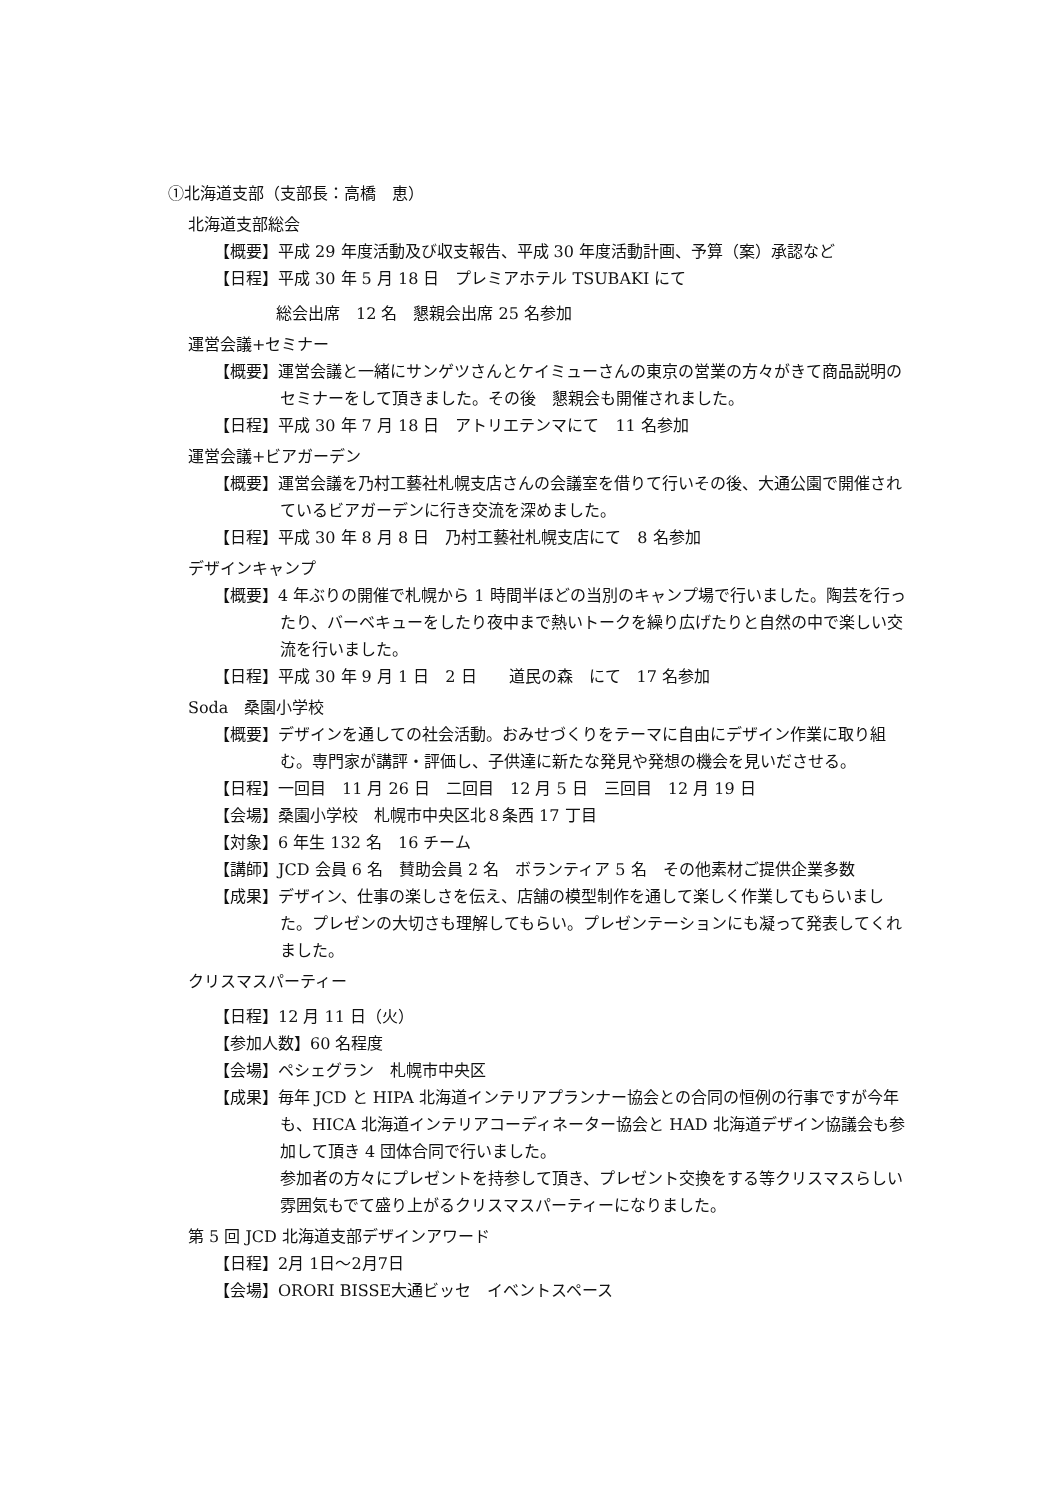①北海道支部（支部長：高橋　恵）
北海道支部総会
【概要】平成 29 年度活動及び収支報告、平成 30 年度活動計画、予算（案）承認など
【日程】平成 30 年 5 月 18 日　プレミアホテル TSUBAKI にて
総会出席　12 名　懇親会出席 25 名参加
運営会議+セミナー
【概要】運営会議と一緒にサンゲツさんとケイミューさんの東京の営業の方々がきて商品説明のセミナーをして頂きました。その後　懇親会も開催されました。
【日程】平成 30 年 7 月 18 日　アトリエテンマにて　11 名参加
運営会議+ビアガーデン
【概要】運営会議を乃村工藝社札幌支店さんの会議室を借りて行いその後、大通公園で開催されているビアガーデンに行き交流を深めました。
【日程】平成 30 年 8 月 8 日　乃村工藝社札幌支店にて　8 名参加
デザインキャンプ
【概要】4 年ぶりの開催で札幌から 1 時間半ほどの当別のキャンプ場で行いました。陶芸を行ったり、バーベキューをしたり夜中まで熱いトークを繰り広げたりと自然の中で楽しい交流を行いました。
【日程】平成 30 年 9 月 1 日　2 日　　道民の森　にて　17 名参加
Soda　桑園小学校
【概要】デザインを通しての社会活動。おみせづくりをテーマに自由にデザイン作業に取り組む。専門家が講評・評価し、子供達に新たな発見や発想の機会を見いださせる。
【日程】一回目　11 月 26 日　二回目　12 月 5 日　三回目　12 月 19 日
【会場】桑園小学校　札幌市中央区北８条西 17 丁目
【対象】6 年生 132 名　16 チーム
【講師】JCD 会員 6 名　賛助会員 2 名　ボランティア 5 名　その他素材ご提供企業多数
【成果】デザイン、仕事の楽しさを伝え、店舗の模型制作を通して楽しく作業してもらいました。プレゼンの大切さも理解してもらい。プレゼンテーションにも凝って発表してくれました。
クリスマスパーティー
【日程】12 月 11 日（火）
【参加人数】60 名程度
【会場】ペシェグラン　札幌市中央区
【成果】毎年 JCD と HIPA 北海道インテリアプランナー協会との合同の恒例の行事ですが今年も、HICA 北海道インテリアコーディネーター協会と HAD 北海道デザイン協議会も参加して頂き 4 団体合同で行いました。
参加者の方々にプレゼントを持参して頂き、プレゼント交換をする等クリスマスらしい雰囲気もでて盛り上がるクリスマスパーティーになりました。
第 5 回 JCD 北海道支部デザインアワード
【日程】2月 1日〜2月7日
【会場】ORORI BISSE大通ビッセ　イベントスペース